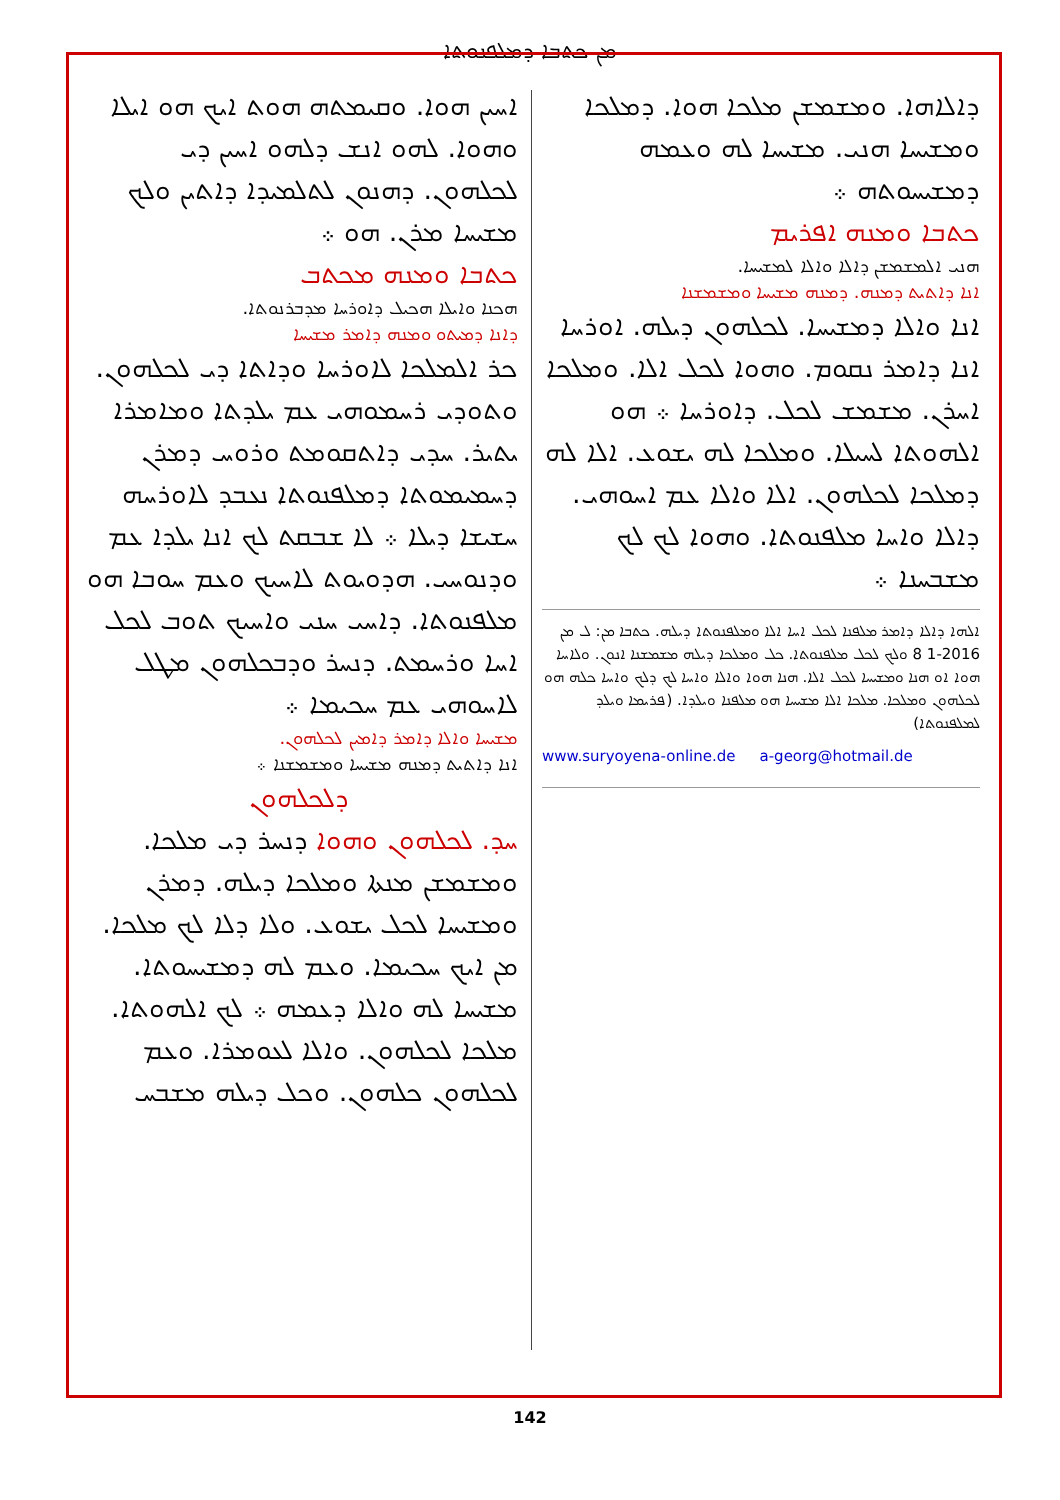ܡܢ ܟܬܒܐ ܕܡܠܦܢܘܬܐ
ܐܚܝܢ ܗܘܐ. ܘܩܝܡܬܗ ܗܘܬ ܐܝܟ ܗܘ ܐܝܠܐ ܘܗܘܐ. ܠܗܘ ܐܢܫ ܕܠܗܘ ܐܚܝܢ ܕܝ ܠܟܠܗܘܢ. ܕܗܢܘܢ ܠܬܠܡܝܕܐ ܕܐܬܝܢ ܘܠܟ ܡܫܝܚܐ ܡܪܢ. ܗܘ ܀
ܟܬܒܐ ܘܡܢܗ ܡܟܬܒ
ܗܟܢܐ ܘܐܝܠܐ ܗܟܝܠ ܕܐܘܪܚܐ ܡܕܒܪܢܘܬܐ.
ܕܐܢܐ ܕܡܝܬܘ ܘܡܢܗ ܕܐܡܪ ܡܫܝܚܐ
ܟܪ ܐܠܡܠܟܐ ܠܐܘܪܚܐ ܘܕܐܬܐ ܕܝ ܠܟܠܗܘܢ. ܘܬܘܕܝ ܪܚܡܘܗܝ ܥܡ ܝܠܕܬܐ ܘܡܐܡܪܐ ܝܬܝܪ. ܚܕܝ ܕܐܬܩܘܡܬ ܘܪܘܚ ܕܡܪܢ ܕܚܡܝܡܘܬܐ ܕܡܠܦܢܘܬܐ ܢܥܒܕ ܠܐܘܪܚܗ ܚܫܝܫܐ ܕܝܠܐ ܀ ܠܐ ܫܒܩܬ ܠܟ ܐܢܐ ܝܠܕܐ ܥܡ ܘܕܢܘܚܝ. ܗܕܘܝܘܬ ܠܐܚܝܟ ܘܥܡ ܚܘܒܐ ܗܘ ܡܠܦܢܘܬܐ. ܕܐܚܝ ܚܢܝ ܘܐܚܝܟ ܬܘܒ ܠܟܠ ܐܚܐ ܘܪܚܡܬ. ܕܢܚܪ ܘܕܒܟܠܗܘܢ ܡܛܠ ܠܐܚܘܗܝ ܥܡ ܚܟܝܡܐ ܀
ܡܫܝܚܐ ܘܐܠܐ ܕܐܡܪ ܕܐܡܝܢ ܠܟܠܗܘܢ.
ܐܢܐ ܕܐܬܝܬ ܕܡܢܗ ܡܫܝܚܐ ܘܡܫܡܫܢܐ ܀
ܕܠܟܠܗܘܢ
ܚܕ. ܠܟܠܗܘܢ ܘܗܘܐ ܕܢܚܪ ܕܝ ܡܠܟܐ. ܘܡܫܡܫܢ ܡܢܬܐ ܘܡܠܟܐ ܕܝܠܗ. ܕܡܪܢ ܘܡܫܝܚܐ ܠܟܠ ܝܫܘܥ. ܘܠܐ ܕܠܐ ܠܟ ܡܠܟܐ. ܡܢ ܐܝܟ ܚܟܝܡܐ. ܘܥܡ ܠܗ ܕܡܫܝܚܘܬܐ. ܡܫܝܚܐ ܠܗ ܘܐܠܐ ܕܥܡܗ ܀ ܠܟ ܐܠܗܘܬܐ. ܡܠܟܐ ܠܟܠܗܘܢ. ܘܐܠܐ ܠܥܘܡܪܐ. ܘܥܡ ܠܟܠܗܘܢ ܟܠܗܘܢ. ܘܟܠ ܕܝܠܗ ܡܫܒܚ
ܕܐܠܐܗܐ. ܘܡܫܡܫܢ ܡܠܟܐ ܗܘܐ. ܕܡܠܟܐ ܘܡܫܝܚܐ ܗܢܝ. ܡܫܝܚܐ ܠܗ ܘܥܡܗ ܕܡܫܝܚܘܬܗ ܀
ܟܬܒܐ ܘܡܢܗ ܐܦܪܝܡ
ܗܢܝ ܐܠܡܫܡܫܢ ܕܐܠܐ ܘܐܠܐ ܠܡܫܝܚܐ.
ܐܢܐ ܕܐܬܝܬ ܕܡܢܗ. ܕܡܢܗ ܡܫܝܚܐ ܘܡܫܡܫܢܐ
ܐܢܐ ܘܐܠܐ ܕܡܫܝܚܐ. ܠܟܠܗܘܢ ܕܝܠܗ. ܐܘܪܚܐ ܐܢܐ ܕܐܡܪ ܢܩܘܡ. ܘܗܘܐ ܠܟܠ ܐܠܐ. ܘܡܠܟܐ ܐܚܪܢ. ܡܫܡܫ ܠܟܠ. ܕܐܘܪܚܐ ܀ ܗܘ ܐܠܗܘܬܐ ܠܚܝܠܐ. ܘܡܠܟܐ ܠܗ ܝܫܘܥ. ܐܠܐ ܠܗ ܕܡܠܟܐ ܠܟܠܗܘܢ. ܐܠܐ ܘܐܠܐ ܥܡ ܐܚܘܗܝ. ܕܐܠܐ ܘܐܚܐ ܡܠܦܢܘܬܐ. ܘܗܘܐ ܠܟ ܠܟ ܡܫܒܚܢܐ ܀
ܐܠܗܐ ܕܐܠܐ ܕܐܡܪ ܡܠܦܢܐ ܠܟܠ ܐܚܐ ܐܠܐ ܘܡܠܦܢܘܬܐ ܕܝܠܗ. ܟܬܒܐ ܡܢ: ܠ ܡܢ 2016-1 8 ܘܠܟ ܠܟܠ ܡܠܦܢܘܬܐ. ܟܠ ܘܡܠܟܐ ܕܝܠܗ ܡܫܡܫܢܐ ܐܢܘܢ. ܘܠܐܚܐ ܗܘܐ ܐܘ ܗܢܐ ܘܡܫܝܚܐ ܠܟܠ ܐܠܐ. ܗܢܐ ܗܘܐ ܘܐܠܐ ܘܐܚܐ ܠܟ ܕܠܟ ܘܐܚܐ ܟܠܗ ܗܘ ܠܟܠܗܘܢ ܘܡܠܟܐ. ܡܠܟܐ ܐܠܐ ܡܫܝܚܐ ܗܘ ܡܠܦܢܐ ܘܝܠܕܐ. (ܦܪܝܡܐ ܘܝܠܕ ܠܡܠܦܢܘܬܐ)
www.suryoyena-online.de a-georg@hotmail.de
142